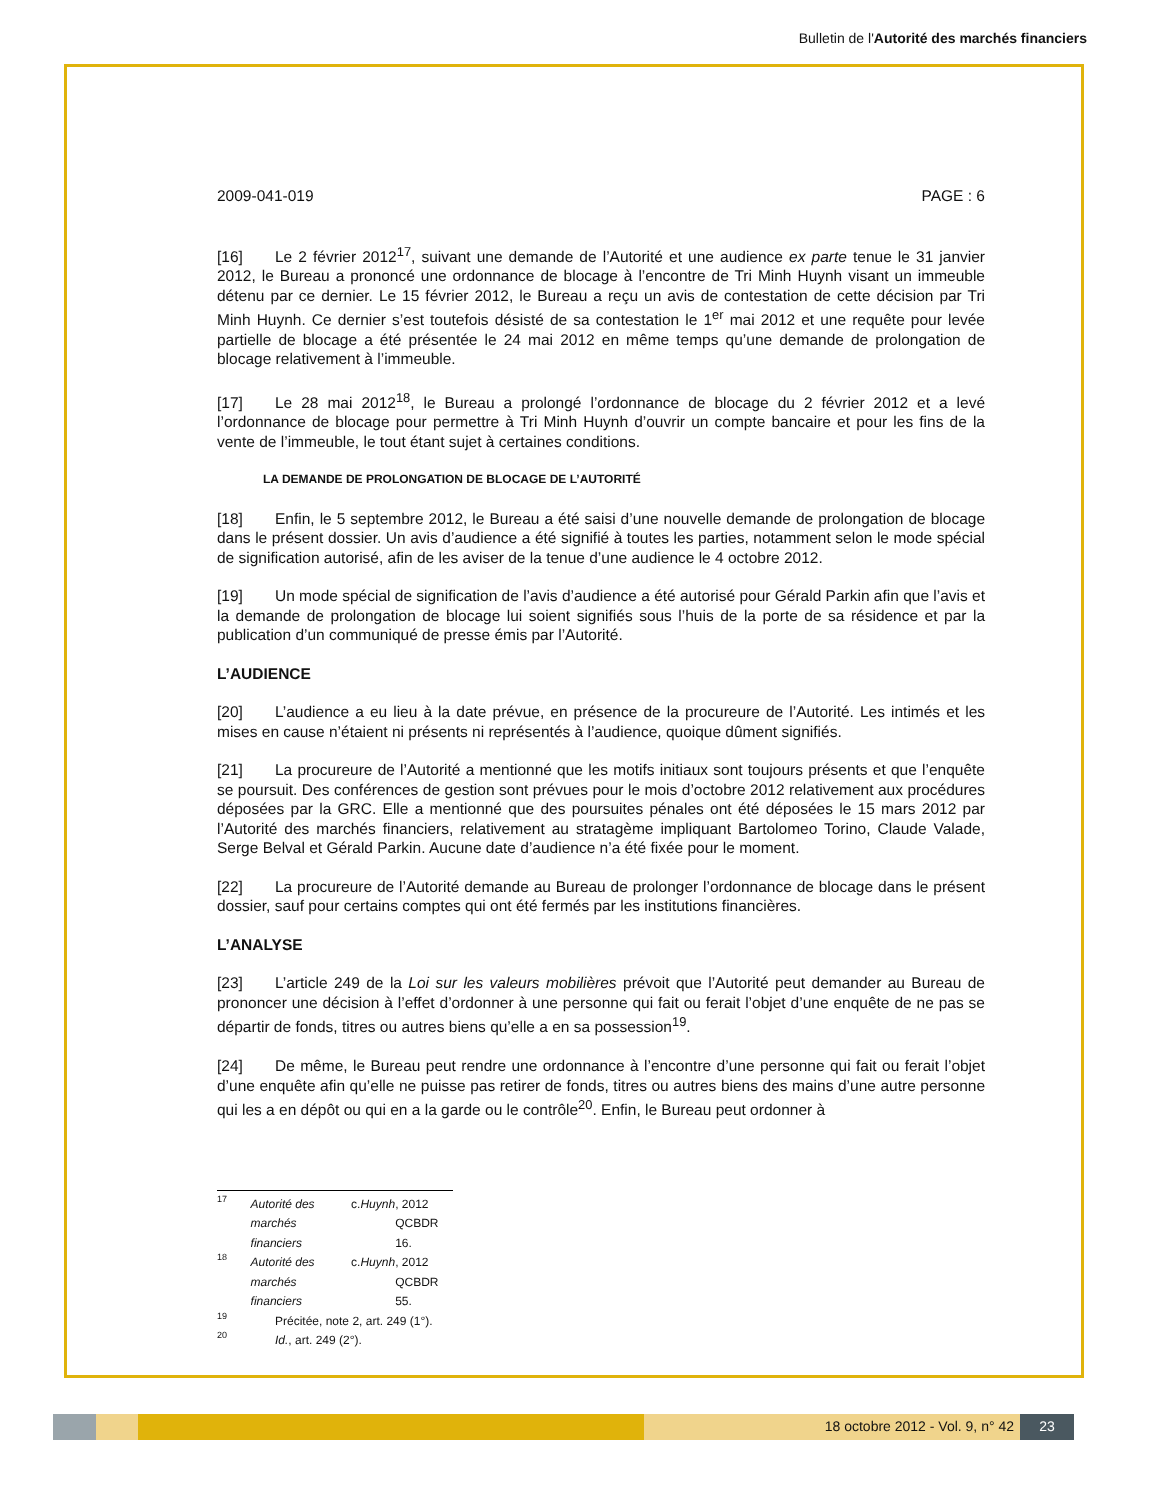Bulletin de l'Autorité des marchés financiers
2009-041-019 PAGE : 6
[16] Le 2 février 2012<sup>17</sup>, suivant une demande de l’Autorité et une audience ex parte tenue le 31 janvier 2012, le Bureau a prononcé une ordonnance de blocage à l’encontre de Tri Minh Huynh visant un immeuble détenu par ce dernier. Le 15 février 2012, le Bureau a reçu un avis de contestation de cette décision par Tri Minh Huynh. Ce dernier s’est toutefois désisté de sa contestation le 1<sup>er</sup> mai 2012 et une requête pour levée partielle de blocage a été présentée le 24 mai 2012 en même temps qu’une demande de prolongation de blocage relativement à l’immeuble.
[17] Le 28 mai 2012<sup>18</sup>, le Bureau a prolongé l’ordonnance de blocage du 2 février 2012 et a levé l’ordonnance de blocage pour permettre à Tri Minh Huynh d’ouvrir un compte bancaire et pour les fins de la vente de l’immeuble, le tout étant sujet à certaines conditions.
LA DEMANDE DE PROLONGATION DE BLOCAGE DE L’AUTORITÉ
[18] Enfin, le 5 septembre 2012, le Bureau a été saisi d’une nouvelle demande de prolongation de blocage dans le présent dossier. Un avis d’audience a été signifié à toutes les parties, notamment selon le mode spécial de signification autorisé, afin de les aviser de la tenue d’une audience le 4 octobre 2012.
[19] Un mode spécial de signification de l’avis d’audience a été autorisé pour Gérald Parkin afin que l’avis et la demande de prolongation de blocage lui soient signifiés sous l’huis de la porte de sa résidence et par la publication d’un communiqué de presse émis par l’Autorité.
L’AUDIENCE
[20] L’audience a eu lieu à la date prévue, en présence de la procureure de l’Autorité. Les intimés et les mises en cause n’étaient ni présents ni représentés à l’audience, quoique dûment signifiés.
[21] La procureure de l’Autorité a mentionné que les motifs initiaux sont toujours présents et que l’enquête se poursuit. Des conférences de gestion sont prévues pour le mois d’octobre 2012 relativement aux procédures déposées par la GRC. Elle a mentionné que des poursuites pénales ont été déposées le 15 mars 2012 par l’Autorité des marchés financiers, relativement au stratagème impliquant Bartolomeo Torino, Claude Valade, Serge Belval et Gérald Parkin. Aucune date d’audience n’a été fixée pour le moment.
[22] La procureure de l’Autorité demande au Bureau de prolonger l’ordonnance de blocage dans le présent dossier, sauf pour certains comptes qui ont été fermés par les institutions financières.
L’ANALYSE
[23] L’article 249 de la Loi sur les valeurs mobilières prévoit que l’Autorité peut demander au Bureau de prononcer une décision à l’effet d’ordonner à une personne qui fait ou ferait l’objet d’une enquête de ne pas se départir de fonds, titres ou autres biens qu’elle a en sa possession<sup>19</sup>.
[24] De même, le Bureau peut rendre une ordonnance à l’encontre d’une personne qui fait ou ferait l’objet d’une enquête afin qu’elle ne puisse pas retirer de fonds, titres ou autres biens des mains d’une autre personne qui les a en dépôt ou qui en a la garde ou le contrôle<sup>20</sup>. Enfin, le Bureau peut ordonner à
17 Autorité des marchés financiers c. Huynh, 2012 QCBDR 16.
18 Autorité des marchés financiers c. Huynh, 2012 QCBDR 55.
19 Précitée, note 2, art. 249 (1°).
20 Id., art. 249 (2°).
18 octobre 2012 - Vol. 9, n° 42
23